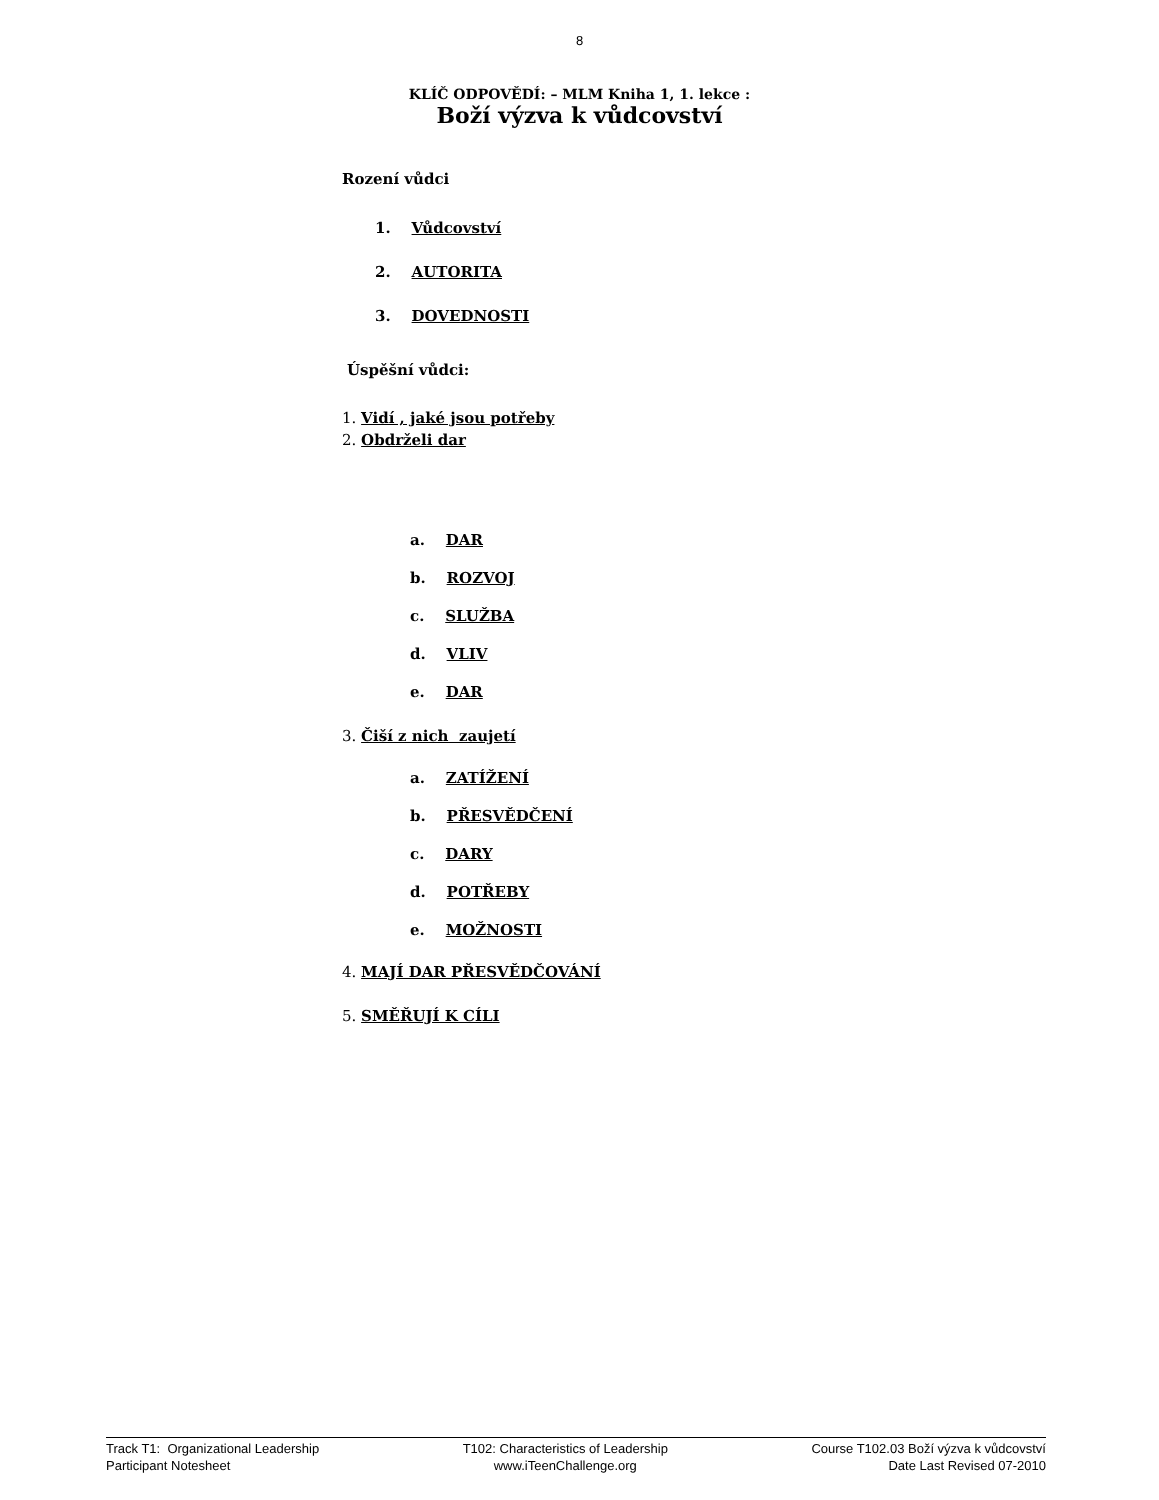8
KLÍČ ODPOVĚDÍ: – MLM Kniha 1, 1. lekce :
Boží výzva k vůdcovství
Rození vůdci
1. Vůdcovství
2. AUTORITA
3. DOVEDNOSTI
Úspěšní vůdci:
1. Vidí , jaké jsou potřeby
2. Obdrželi dar
a. DAR
b. ROZVOJ
c. SLUŽBA
d. VLIV
e. DAR
3. Čiší z nich zaujetí
a. ZATÍŽENÍ
b. PŘESVĚDČENÍ
c. DARY
d. POTŘEBY
e. MOŽNOSTI
4. MAJÍ DAR PŘESVĚDČOVÁNÍ
5. SMĚŘUJÍ K CÍLI
Track T1: Organizational Leadership
Participant Notesheet
T102: Characteristics of Leadership
www.iTeenChallenge.org
Course T102.03 Boží výzva k vůdcovství
Date Last Revised 07-2010